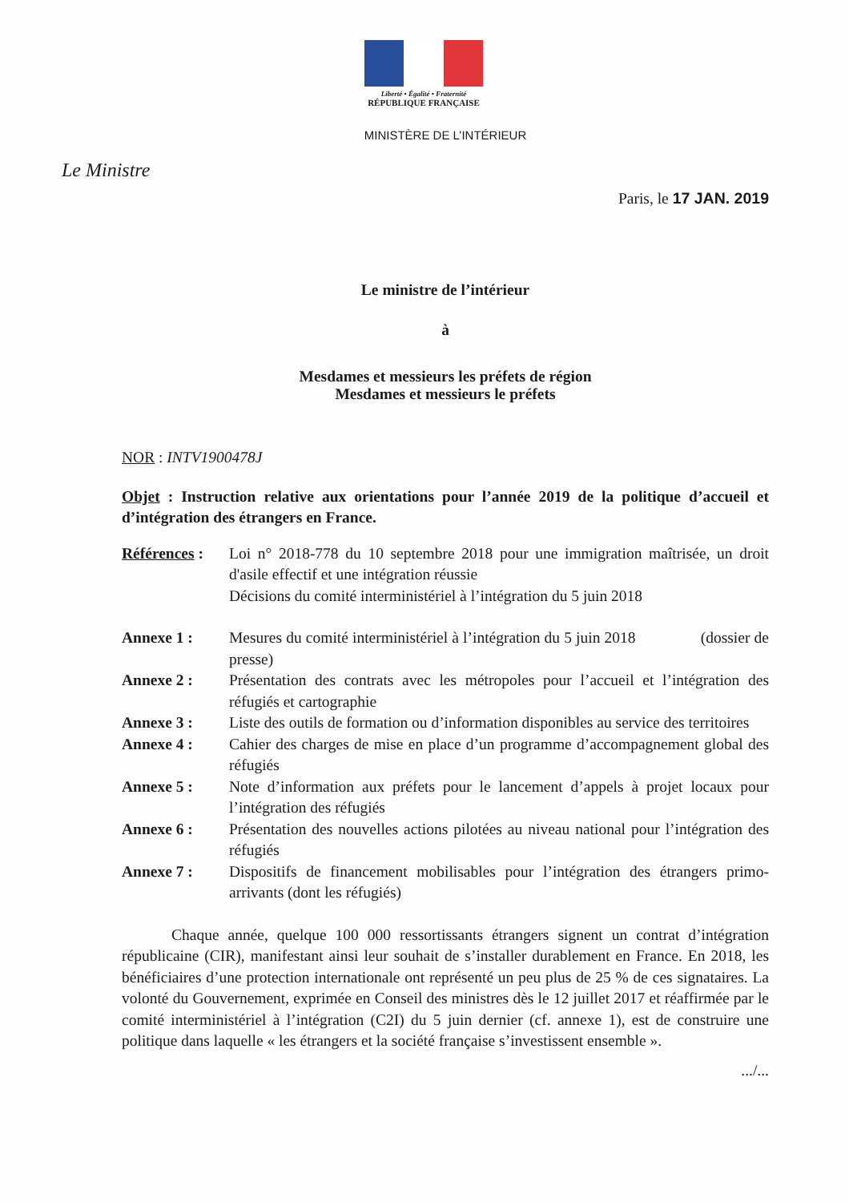Liberté • Égalité • Fraternité
RÉPUBLIQUE FRANÇAISE
MINISTÈRE DE L’INTÉRIEUR
Le Ministre
Paris, le 17 JAN. 2019
Le ministre de l’intérieur
à
Mesdames et messieurs les préfets de région
Mesdames et messieurs le préfets
NOR : INTV1900478J
Objet : Instruction relative aux orientations pour l’année 2019 de la politique d’accueil et d’intégration des étrangers en France.
Références :
Loi n° 2018-778 du 10 septembre 2018 pour une immigration maîtrisée, un droit d'asile effectif et une intégration réussie
Décisions du comité interministériel à l’intégration du 5 juin 2018
Annexe 1 : Mesures du comité interministériel à l’intégration du 5 juin 2018 (dossier de presse)
Annexe 2 : Présentation des contrats avec les métropoles pour l’accueil et l’intégration des réfugiés et cartographie
Annexe 3 : Liste des outils de formation ou d’information disponibles au service des territoires
Annexe 4 : Cahier des charges de mise en place d’un programme d’accompagnement global des réfugiés
Annexe 5 : Note d’information aux préfets pour le lancement d’appels à projet locaux pour l’intégration des réfugiés
Annexe 6 : Présentation des nouvelles actions pilotées au niveau national pour l’intégration des réfugiés
Annexe 7 : Dispositifs de financement mobilisables pour l’intégration des étrangers primo-arrivants (dont les réfugiés)
Chaque année, quelque 100 000 ressortissants étrangers signent un contrat d’intégration républicaine (CIR), manifestant ainsi leur souhait de s’installer durablement en France. En 2018, les bénéficiaires d’une protection internationale ont représenté un peu plus de 25 % de ces signataires. La volonté du Gouvernement, exprimée en Conseil des ministres dès le 12 juillet 2017 et réaffirmée par le comité interministériel à l’intégration (C2I) du 5 juin dernier (cf. annexe 1), est de construire une politique dans laquelle « les étrangers et la société française s’investissent ensemble ».
.../...